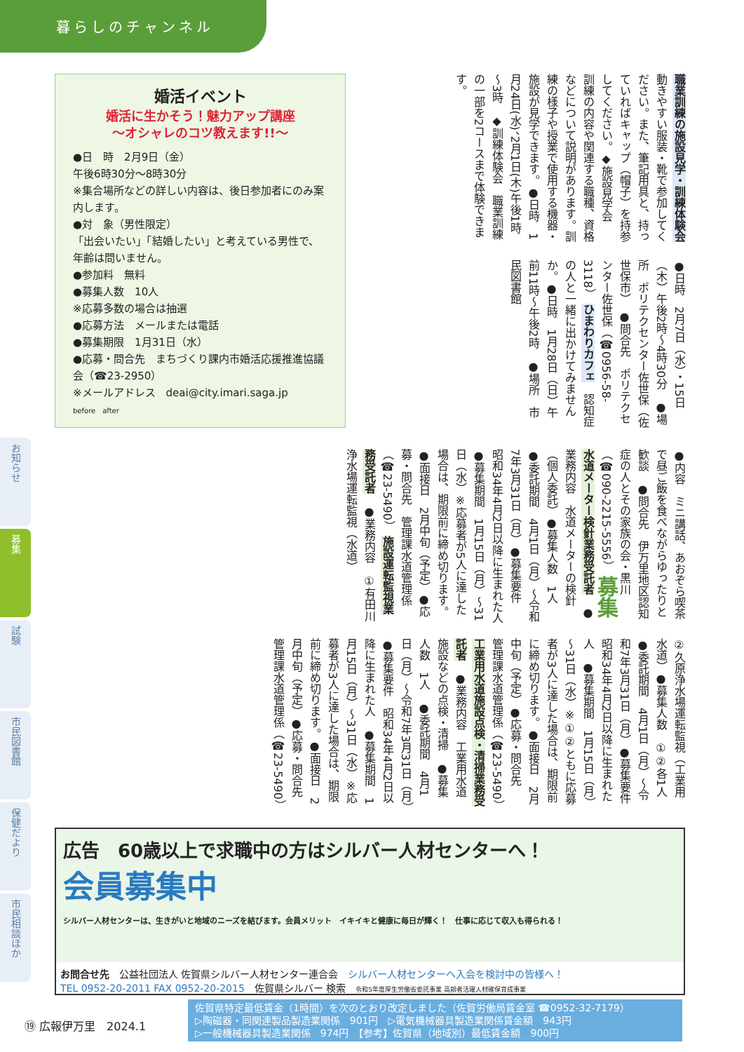暮らしのチャンネル
婚活イベント
婚活に生かそう！魅力アップ講座
～オシャレのコツ教えます!!～
●日　時　2月9日（金）
午後6時30分～8時30分
※集合場所などの詳しい内容は、後日参加者にのみ案内します。
●対　象（男性限定）
「出会いたい」「結婚したい」と考えている男性で、年齢は問いません。
●参加料　無料
●募集人数　10人
※応募多数の場合は抽選
●応募方法　メールまたは電話
●募集期限　1月31日（水）
●応募・問合先　まちづくり課内市婚活応援推進協議会（☎23-2950）
※メールアドレス　deai@city.imari.saga.jp
before　after
職業訓練の施設見学・訓練体験会　動きやすい服装・靴で参加してください。また、筆記用具と、持っていればキャップ（帽子）を持参してください。◆施設見学会　訓練の内容や関連する職種、資格などについて説明があります。訓練の様子や授業で使用する機器・施設が見学できます。●日時　1月24日(水)、2月1日(木)午後1時～3時　◆訓練体験会　職業訓練の一部を2コースまで体験できます。
●日時　2月7日（水）・15日（木）午後2時～4時30分　●場所　ポリテクセンター佐世保（佐世保市）　●問合先　ポリテクセンター佐世保（☎0956-58-3118）　ひまわりカフェ　認知症の人と一緒に出かけてみませんか。●日時　1月28日（日）午前11時～午後2時　●場所　市民図書館
●内容　ミニ講話、あおぞら喫茶で昼ご飯を食べながらゆったりと歓談　●問合先　伊万里地区認知症の人とその家族の会・黒川（☎090-2215-5556）　募集　水道メーター検針業務受託者　●業務内容　水道メーターの検針（個人委託）●募集人数　1人　●委託期間　4月1日（月）～令和7年3月31日（月）●募集要件　昭和34年4月2日以降に生まれた人　●募集期間　1月15日（月）～31日（水）※応募者が5人に達した場合は、期限前に締め切ります。●面接日　2月中旬（予定）●応募・問合先　管理課水道管理係（☎23-5490）　施設運転監視業務受託者　●業務内容　①有田川浄水場運転監視（水道）
②久原浄水場運転監視（工業用水道）●募集人数　①②各1人　●委託期間　4月1日（月）～令和7年3月31日（月）●募集要件　昭和34年4月2日以降に生まれた人　●募集期間　1月15日（月）～31日（水）※①②ともに応募者が3人に達した場合は、期限前に締め切ります。●面接日　2月中旬（予定）●応募・問合先　管理課水道管理係（☎23-5490）　工業用水道施設点検・清掃業務受託者　●業務内容　工業用水道施設などの点検・清掃　●募集人数　1人　●委託期間　4月1日（月）～令和7年3月31日（月）●募集要件　昭和34年4月2日以降に生まれた人　●募集期間　1月15日（月）～31日（水）※応募者が3人に達した場合は、期限前に締め切ります。●面接日　2月中旬（予定）●応募・問合先　管理課水道管理係（☎23-5490）
お知らせ
募集
試験
市民図書館
保健だより
市民相談ほか
広告　60歳以上で求職中の方はシルバー人材センターへ！
会員募集中
シルバー人材センターは、生きがいと地域のニーズを結びます。会員メリット　イキイキと健康に毎日が輝く！　仕事に応じて収入も得られる！
お問合せ先　公益社団法人 佐賀県シルバー人材センター連合会　シルバー人材センターへ入会を検討中の皆様へ！
TEL 0952-20-2011 FAX 0952-20-2015　佐賀県シルバー 検索　令和5年度厚生労働省委託事業 高齢者活躍人材確保育成事業
⑲ 広報伊万里　2024.1
佐賀県特定最低賃金（1時間）を次のとおり改定しました（佐賀労働局賃金室 ☎0952-32-7179）
▷陶磁器・同関連製品製造業関係　901円　▷電気機械器具製造業関係賃金額　943円
▷一般機械器具製造業関係　974円　【参考】佐賀県（地域別）最低賃金額　900円